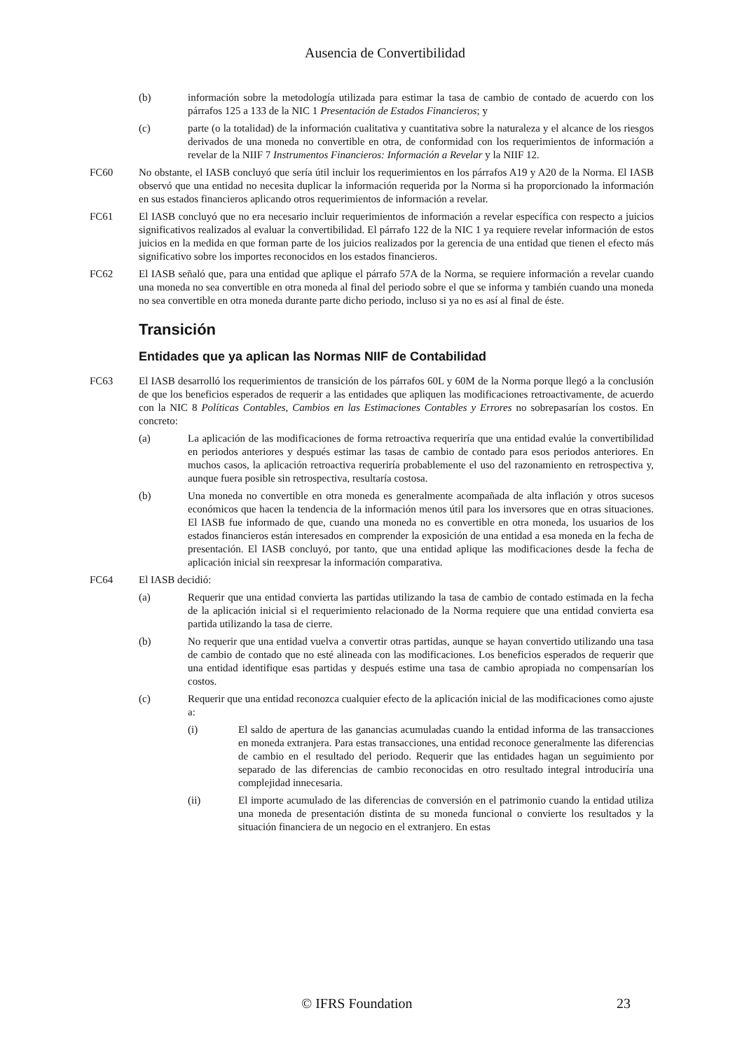Ausencia de Convertibilidad
(b) información sobre la metodología utilizada para estimar la tasa de cambio de contado de acuerdo con los párrafos 125 a 133 de la NIC 1 Presentación de Estados Financieros; y
(c) parte (o la totalidad) de la información cualitativa y cuantitativa sobre la naturaleza y el alcance de los riesgos derivados de una moneda no convertible en otra, de conformidad con los requerimientos de información a revelar de la NIIF 7 Instrumentos Financieros: Información a Revelar y la NIIF 12.
FC60 No obstante, el IASB concluyó que sería útil incluir los requerimientos en los párrafos A19 y A20 de la Norma. El IASB observó que una entidad no necesita duplicar la información requerida por la Norma si ha proporcionado la información en sus estados financieros aplicando otros requerimientos de información a revelar.
FC61 El IASB concluyó que no era necesario incluir requerimientos de información a revelar específica con respecto a juicios significativos realizados al evaluar la convertibilidad. El párrafo 122 de la NIC 1 ya requiere revelar información de estos juicios en la medida en que forman parte de los juicios realizados por la gerencia de una entidad que tienen el efecto más significativo sobre los importes reconocidos en los estados financieros.
FC62 El IASB señaló que, para una entidad que aplique el párrafo 57A de la Norma, se requiere información a revelar cuando una moneda no sea convertible en otra moneda al final del periodo sobre el que se informa y también cuando una moneda no sea convertible en otra moneda durante parte dicho periodo, incluso si ya no es así al final de éste.
Transición
Entidades que ya aplican las Normas NIIF de Contabilidad
FC63 El IASB desarrolló los requerimientos de transición de los párrafos 60L y 60M de la Norma porque llegó a la conclusión de que los beneficios esperados de requerir a las entidades que apliquen las modificaciones retroactivamente, de acuerdo con la NIC 8 Políticas Contables, Cambios en las Estimaciones Contables y Errores no sobrepasarían los costos. En concreto:
(a) La aplicación de las modificaciones de forma retroactiva requeriría que una entidad evalúe la convertibilidad en periodos anteriores y después estimar las tasas de cambio de contado para esos periodos anteriores. En muchos casos, la aplicación retroactiva requeriría probablemente el uso del razonamiento en retrospectiva y, aunque fuera posible sin retrospectiva, resultaría costosa.
(b) Una moneda no convertible en otra moneda es generalmente acompañada de alta inflación y otros sucesos económicos que hacen la tendencia de la información menos útil para los inversores que en otras situaciones. El IASB fue informado de que, cuando una moneda no es convertible en otra moneda, los usuarios de los estados financieros están interesados en comprender la exposición de una entidad a esa moneda en la fecha de presentación. El IASB concluyó, por tanto, que una entidad aplique las modificaciones desde la fecha de aplicación inicial sin reexpresar la información comparativa.
FC64 El IASB decidió:
(a) Requerir que una entidad convierta las partidas utilizando la tasa de cambio de contado estimada en la fecha de la aplicación inicial si el requerimiento relacionado de la Norma requiere que una entidad convierta esa partida utilizando la tasa de cierre.
(b) No requerir que una entidad vuelva a convertir otras partidas, aunque se hayan convertido utilizando una tasa de cambio de contado que no esté alineada con las modificaciones. Los beneficios esperados de requerir que una entidad identifique esas partidas y después estime una tasa de cambio apropiada no compensarían los costos.
(c) Requerir que una entidad reconozca cualquier efecto de la aplicación inicial de las modificaciones como ajuste a:
(i) El saldo de apertura de las ganancias acumuladas cuando la entidad informa de las transacciones en moneda extranjera. Para estas transacciones, una entidad reconoce generalmente las diferencias de cambio en el resultado del periodo. Requerir que las entidades hagan un seguimiento por separado de las diferencias de cambio reconocidas en otro resultado integral introduciría una complejidad innecesaria.
(ii) El importe acumulado de las diferencias de conversión en el patrimonio cuando la entidad utiliza una moneda de presentación distinta de su moneda funcional o convierte los resultados y la situación financiera de un negocio en el extranjero. En estas
© IFRS Foundation 23